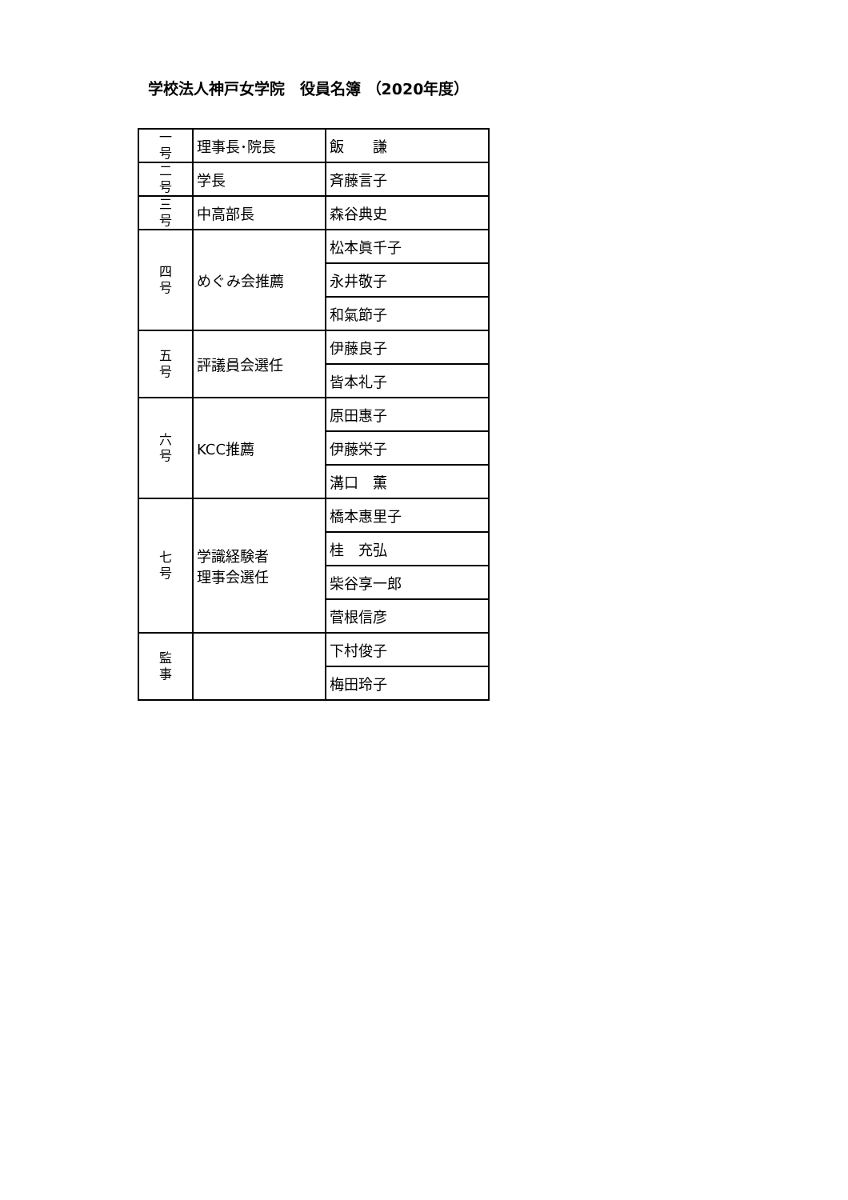学校法人神戸女学院　役員名簿 （2020年度）
| 一 号 | 理事長･院長 | 飯 謙 |
| 二 号 | 学長 | 斉藤言子 |
| 三 号 | 中高部長 | 森谷典史 |
| 四 号 | めぐみ会推薦 | 松本眞千子 |
| | | 永井敬子 |
| | | 和氣節子 |
| 五 号 | 評議員会選任 | 伊藤良子 |
| | | 皆本礼子 |
| 六 号 | KCC推薦 | 原田惠子 |
| | | 伊藤栄子 |
| | | 溝口 薫 |
| 七 号 | 学識経験者 理事会選任 | 橋本惠里子 |
| | | 桂 充弘 |
| | | 柴谷享一郎 |
| | | 菅根信彦 |
| 監 事 | | 下村俊子 |
| | | 梅田玲子 |